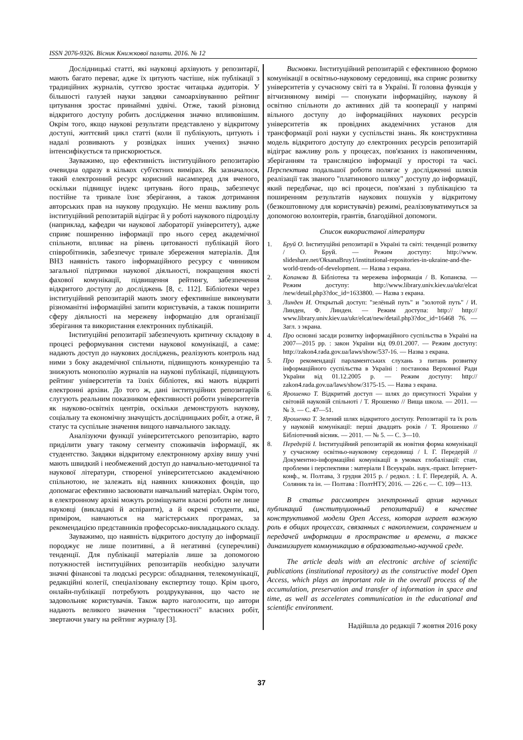ISSN 2076-9326. Вісник Книжкової палати. 2016. № 12
Дослідницькі статті, які науковці архівують у репозитарії, мають багато переваг, адже їх цитують частіше, ніж публікації з традиційних журналів, суттєво зростає читацька аудиторія. У більшості галузей науки завдяки самоархівуванню рейтинг цитування зростає принаймні удвічі. Отже, такий різновид відкритого доступу робить дослідження значно впливовішим. Окрім того, якщо наукові результати представлено у відкритому доступі, життєвий цикл статті (коли її публікують, цитують і надалі розвивають у розвідках інших учених) значно інтенсифікується та прискорюється.
Зауважимо, що ефективність інституційного репозитарію очевидна одразу в кількох суб'єктних вимірах. Як зазначалося, такий електронний ресурс корисний насамперед для вченого, оскільки підвищує індекс цитувань його праць, забезпечує постійне та тривале їхнє зберігання, а також дотримання авторських прав на наукову продукцію. Не менш важливу роль інституційний репозитарій відіграє й у роботі наукового підрозділу (наприклад, кафедри чи наукової лабораторії університету), адже сприяє поширенню інформації про нього серед академічної спільноти, впливає на рівень цитованості публікацій його співробітників, забезпечує тривале збереження матеріалів. Для ВНЗ наявність такого інформаційного ресурсу є чинником загальної підтримки наукової діяльності, покращення якості фахової комунікації, підвищення рейтингу, забезпечення відкритого доступу до досліджень [8, с. 112]. Бібліотеки через інституційний репозитарій мають змогу ефективніше виконувати різноманітні інформаційні запити користувачів, а також поширити сферу діяльності на мережеву інформацію для організації зберігання та використання електронних публікацій.
Інституційні репозитарії забезпечують критичну складову в процесі реформування системи наукової комунікації, а саме: надають доступ до наукових досліджень, реалізують контроль над ними з боку академічної спільноти, підвищують конкуренцію та знижують монополію журналів на наукові публікації, підвищують рейтинг університетів та їхніх бібліотек, які мають відкриті електронні архіви. До того ж, дані інституційних репозитаріїв слугують реальним показником ефективності роботи університетів як науково-освітніх центрів, оскільки демонструють наукову, соціальну та економічну значущість дослідницьких робіт, а отже, й статус та суспільне значення вищого навчального закладу.
Аналізуючи функції університетського репозитарію, варто приділити увагу такому сегменту споживачів інформації, як студентство. Завдяки відкритому електронному архіву вишу учні мають швидкий і необмежений доступ до навчально-методичної та наукової літератури, створеної університетською академічною спільнотою, не залежать від наявних книжкових фондів, що допомагає ефективно засвоювати навчальний матеріал. Окрім того, в електронному архіві можуть розміщувати власні роботи не лише науковці (викладачі й аспіранти), а й окремі студенти, які, приміром, навчаються на магістерських програмах, за рекомендацією представників професорсько-викладацького складу.
Зауважимо, що наявність відкритого доступу до інформації породжує не лише позитивні, а й негативні (суперечливі) тенденції. Для публікації матеріалів лише за допомогою потужностей інституційних репозитаріїв необхідно залучати значні фінансові та людські ресурси: обладнання, телекомунікації, редакційні колегії, спеціалізовану експертизу тощо. Крім цього, онлайн-публікації потребують роздрукування, що часто не задовольняє користувачів. Також варто наголосити, що автори надають великого значення "престижності" власних робіт, звертаючи увагу на рейтинг журналу [3].
Висновки. Інституційний репозитарій є ефективною формою комунікації в освітньо-науковому середовищі, яка сприяє розвитку університетів у сучасному світі та в Україні. Її головна функція у вітчизняному вимірі — спонукати інформаційну, наукову й освітню спільноти до активних дій та кооперації у напрямі вільного доступу до інформаційних наукових ресурсів університетів як провідних академічних установ для трансформації ролі науки у суспільстві знань. Як конструктивна модель відкритого доступу до електронних ресурсів репозитарій відіграє важливу роль у процесах, пов'язаних із накопиченням, зберіганням та трансляцією інформації у просторі та часі. Перспектива подальшої роботи полягає у дослідженні шляхів реалізації так званого "платинового шляху" доступу до інформації, який передбачає, що всі процеси, пов'язані з публікацією та поширенням результатів наукових пошуків у відкритому (безкоштовному для користувачів) режимі, реалізовуватимуться за допомогою волонтерів, грантів, благодійної допомоги.
Список використаної літератури
1. Бруй О. Інституційні репозитарії в Україні та світі: тенденції розвитку / О. Бруй. — Режим доступу: http://www. slideshare.net/OksanaBruy1/institutional-repositories-in-ukraine-and-the-world-trends-of-development. — Назва з екрана.
2. Копанєва В. Бібліотека та мережева інформація / В. Копанєва. — Режим доступу: http://www.library.univ.kiev.ua/ukr/elcat /new/detail.php3?doc_id=1633800. — Назва з екрана.
3. Линден И. Открытый доступ: "зелёный путь" и "золотой путь" / И. Линден, Ф. Линден. — Режим доступа: http:// http:// www.library.univ.kiev.ua/ukr/elcat/new/detail.php3?doc_id=16468 76. — Загл. з экрана.
4. Про основні засади розвитку інформаційного суспільства в Україні на 2007—2015 рр. : закон України від 09.01.2007. — Режим доступу: http://zakon4.rada.gov.ua/laws/show/537-16. — Назва з екрана.
5. Про рекомендації парламентських слухань з питань розвитку інформаційного суспільства в Україні : постанова Верховної Ради України від 01.12.2005 р. — Режим доступу: http:// zakon4.rada.gov.ua/laws/show/3175-15. — Назва з екрана.
6. Ярошенко Т. Відкритий доступ — шлях до присутності України у світовій науковій спільноті / Т. Ярошенко // Вища школа. — 2011. — № 3. — С. 47—51.
7. Ярошенко Т. Зелений шлях відкритого доступу. Репозитарії та їх роль у науковій комунікації: перші двадцять років / Т. Ярошенко // Бібліотечний вісник. — 2011. — № 5. — С. 3—10.
8. Передерій І. Інституційний репозитарій як новітня форма комунікації у сучасному освітньо-науковому середовищі / І. Г. Передерій // Документно-інформаційні комунікації в умовах глобалізації: стан, проблеми і перспективи : матеріали І Всеукраїн. наук.-практ. Інтернет-конф., м. Полтава, 3 грудня 2015 р. / редкол. : І. Г. Передерій, А. А. Соляник та ін. — Полтава : ПолтНТУ, 2016. — 226 с. — С. 109—113.
В статье рассмотрен электронный архив научных публикаций (институционный репозитарий) в качестве конструктивной модели Open Access, которая играет важную роль в общих процессах, связанных с накоплением, сохранением и передачей информации в пространстве и времени, а также динамизирует коммуникацию в образовательно-научной среде.
The article deals with an electronic archive of scientific publications (institutional repository) as the constructive model Open Access, which plays an important role in the overall process of the accumulation, preservation and transfer of information in space and time, as well as accelerates communication in the educational and scientific environment.
Надійшла до редакції 7 жовтня 2016 року
37